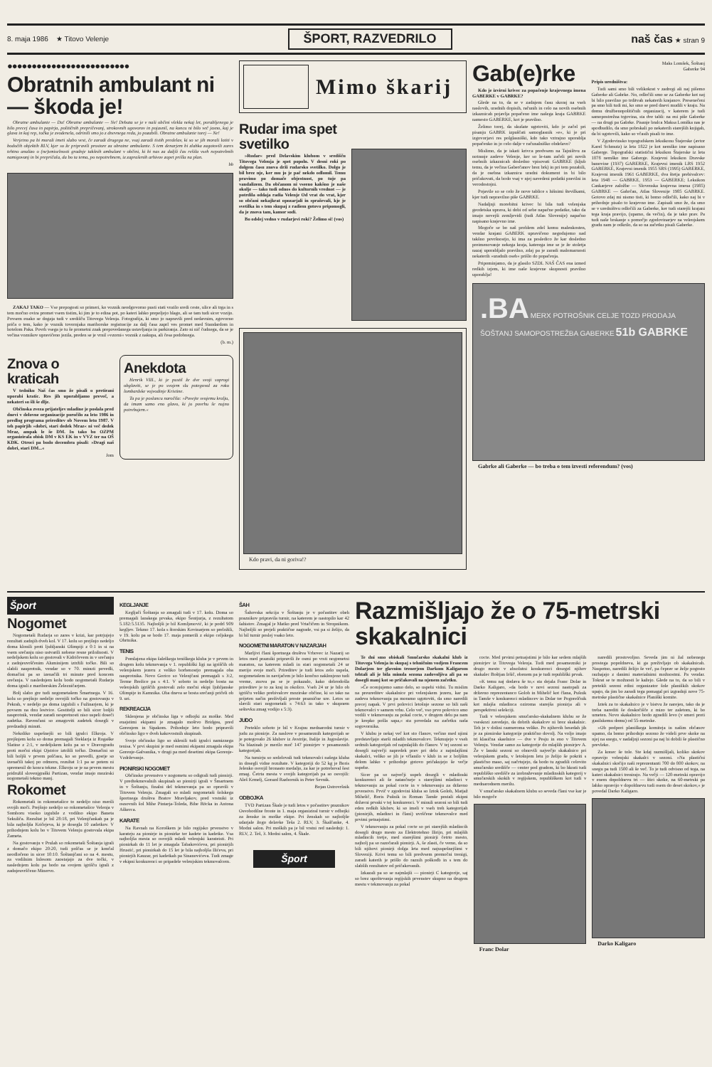8. maja 1986 ★ Titovo Velenje ŠPORT, RAZVEDRILO naš čas ★ stran 9
●●●●●●●●●●●●●●●●●●●●●●●●●
Obratnih ambulant ni — škoda je!
Obratne ambulante — Da! Obratne ambulante — Ne! Debata se je v naši občini vlekla nekaj let, porabljenega je bilo precej časa in papirja, političnih prepričevanj, strokovnih ugovorov in pojasnil, na koncu ni bilo več jasno, kaj je glava in kaj rep, točka je zvodenela, odrinili smo jo z dnevnega reda, jo pozabili. Obratne ambulante torej — Ne!
Verjetno pa bi morali imeti slabo vest, če zaradi drugega ne, vsaj zaradi tistih predelav, ki so se jih morali lotiti v bodočih objektih RLV, kjer so že pripravili prostore za obratne ambulante. S tem denarjem bi zlahka zagotovili zares tehtno analizo o (ne)smiselnosti gradnje takšnih ambulant v občini, ki bi nas za daljši čas rešila vseh nepotrebnih namigovanj in bi prepričala, da bo ta tema, po nepotrebnem, iz zaprašenih arhivov zopet prišla na plan.
bb
ZAKAJ TAKO — Vse prepogosti so primeri, ko voznik neodgovorno pusti stati vozilo sredi ceste, ulice ali trga in s tem močno ovira promet vsem tistim, ki jim je to edina pot, po kateri lahko prepeljejo blago, ali se tam tudi sicer vozijo. Povsem enako se dogaja tudi v središču Titovega Velenja. Fotografija, ki smo jo napravili pred nedavnim, zgovorno priča o tem, kako je voznik tovornjaka mariborske registracije za dalj časa zaprl ves promet med Standardom in hotelom Paka. Povrh vsega je tu še prometni znak prepovedanega ustavljanja in parkiranja. Zato ni nič čudnega, da se je večina voznikov upravičeno jezila, preden se je vrnil »vzorni« voznik z nakupa, ali česa podobnega.
(b. m.)
Znova o kraticah
V tedniku Naš čas smo že pisali o pretirani uporabi kratic. Res jih uporabljamo preveč, a nekateri so šli še dlje.
Občinska zveza prijateljev mladine je poslala pred dnevi v delovne organizacije poročilo za leto 1986 in predlog programa prireditev ob Novem letu 1987. V teh papirjih »dobri, stari dedek Mraz« ni več dedek Mraz, ampak le še DM. In tako bo OZPM organizirala obisk DM v KS EK in v VVZ ter na OŠ KDK. Otroci pa bodo decembra pisali: »Dragi naš dobri, stari DM...«
Jom
Anekdota
Henrik VIII., ki je pustil že dve svoji soprogi obglaviti, se je po svojem slu potegoval za roko lombardske vojvodinje Kristine.
Ta pa je poslancu naročila: »Povejte svojemu kralju, da imam samo eno glavo, ki jo povrhu še nujno potrebujem.«
Mimo škarij
Rudar ima spet svetilko
»Rudar« pred Delavskim klubom v središču Titovega Velenja je spet popoln. V desni roki po dolgem času znova drži rudarsko svetilko. Dolgo je bil brez nje, ker mu jo je pač nekdo odlomil. Temu pravimo po domače objestnost, po tuje pa vandalizem. Da občanom ni vseeno kakšno je naše okolje — tako tudi odnos do kulturnih vrednot — je potrdila oddaja radia Velenje Od vrat do vrat, kjer so občani nekajkrat opozarjali in spraševali, kje je svetilka in s tem skupaj z radiem gotovo pripomogli, da je znova tam, kamor sodi.
Bo odslej vedno v rudarjevi roki? Želimo si! (vos)
Kdo pravi, da ni goriva!?
Gab(e)rke
Kdo je izvirni krivec za popačenje krajevnega imena GABERKE v GABRKE?
Glede na to, da se v zadnjem času skoraj na vseh naslovih, uradnih dopisih, računih in celo na novih osebnih izkaznicah pojavlja popačeno ime našega kraja GABRKE namesto GABERKE, kot je pravilno.
Želimo torej, da skušate ugotoviti, kdo je začel pri pisanju GABRK izpuščati samoglasnik »e«, ki je pri izgovorjavi res polglasniški, kdo tako vztrajno uporablja popačenko in jo celo dalje v računalniško obdelavo?
Mislimo, da je iskati krivca predvsem na Tajništvu za notranje zadeve Velenje, ker so le-tam začeli pri novih osebnih izkaznicah dosledno vpisovati GABRKE (kljub temu, da je večina Gaberčanov brez brk) in pri tem pozabili, da je osebna izkaznica uradni dokument in bi bilo pričakovati, da bodo vsaj v njej navedeni podatki pravilni in verodostojni.
Pojavile so se celo že nove tablice s hišnimi številkami, kjer tudi nepravilno piše GABRKE.
Nadaljnji morebitni krivec bi bila tudi velenjska geodetska uprava, ki dobi od sebe napačne podatke, tako da imajo novejši zemljevidi (tudi Atlas Slovenije) napačno napisano krajevno ime.
Mogoče se bo naš problem zdel komu malenkosten, vendar krajani GABERK upravičeno negodujemo nad takšno površnostjo, ki ima za posledico že kar dosledno preimenovanje nekega kraja, katerega ime se je že stoletja nazaj uporabljalo pravilno, zdaj pa je zaradi malomarnosti nekaterih »uradnih oseb« prišlo do popačenja.
Pripominjamo, da je glasilo SZDL NAŠ ČAS ena izmed redkih izjem, ki ime naše krajevne skupnosti pravilno uporablja!
Maks Lomšek, Šoštanj
Gaberke 94
Pripis uredništva:
Tudi sami smo bili velikokrat v zadregi ali naj pišemo Gaberke ali Gabrke. No, odločili smo se za Gaberke kot naj bi bilo pravilno po trditvah nekaterih krajanov. Presenečeni pa smo bili tudi mi, ko smo se pred dnevi mudili v kraju. Na domu družbenopolitičnih organizacij, v katerem je tudi samopostrežna trgovina, sta dve tabli: na eni piše Gaberke — na drugi pa Gabrke. Pisanje bralca Maksa Lomška nas je spodbudilo, da smo pobrskali po nekaterih starejših knjigah, da bi ugotovili, kako so včasih pisali to ime.
V Zgodovinsko topografskem leksikonu Štajerske (avtor Karel Schmutz) iz leta 1822 je kot nemško ime napisano Gaberge. Topografski statistični leksikon Štajerske iz leta 1878 nemško ime Gaberge. Krajevni leksikon Dravske banovine (1937) GABERKE, Krajevni imenik LRS 1952 GABERKE, Krajevni imenik 1955 SRS (1995) GABERKE, Krajevni imenik 1961 GABERKE, dva štetja prebivalcev: leta 1948 — GABRKE, 1953 — GABERKE; Leksikon Cankarjeve založbe — Slovenska krajevna imena (1985) GABRKE — Gabrčan, Atlas Slovenije 1985 GABRKE. Gotovo zdaj mi nismo tisti, ki bomo odločili, kako naj bi v prihodnje pisalo to krajevno ime. Zapisali smo že, da smo se v uredništvu odločili za Gaberke, ker tudi starejši krajani tega kraja pravijo, (upamo, da večin), da je tako prav. Pa tudi naše brskanje s pomočjo zgodovinarjev na velenjskem gradu nam je odkrilo, da so na začetku pisali Gaberke.
.BA MERX POTROŠNIK CELJE TOZD PRODAJA ŠOŠTANJ SAMOPOSTREŽBA GABERKE 51b GABRKE
Gabrke ali Gaberke — bo treba o tem izvesti referendum? (vos)
Šport
Nogomet
Nogometaši Rudarja so zares v krizi, kar potrjujejo rezultati zadnjih dveh kol. V 17. kolu so prejšnjo nedeljo doma klonili proti ljubljanski Olimpiji z 0:1 in si na vsem srečanju niso ustvarili nobene resne priložnosti. V nedeljskem kolu so gostovali v Kidričevem in v srečanju z zadnjeuvrščenim Aluminijem iztržili točko. Bili so slabši nasprotnik, vendar so v 70. minuti povedli, domačini pa so izenačili tri minute pred koncem srečanja. V naslednjem kolu bodo nogometaši Rudarja doma igrali z mariborskim Železničarjem.
Bolj slabo gre tudi nogometašem Šmartnega. V 16. kolu so prejšnjo nedeljo osvojili točko na gostovanju v Pekrah, v nedeljo pa doma izgubili s Fužinarjem, ki je povsem na dnu lestvice. Gostitelji so bili sicer boljši nasprotnik, vendar zaradi nespretnosti niso uspeli doseči zadetka. Ravenčani so zmagoviti zadetek dosegli v predzadnji minuti.
Nekoliko uspešnejši so bili igralci Elkroja. V prejšnjem kolu so doma premagali Steklarja iz Rogaške Slatine z 2:1, v nedeljskem kolu pa so v Dravogradu proti močni ekipi Ojstrice iztržili točko. Domačini so bili boljši v prvem polčasu, ko so povedli, gostje so izenačili takoj po odmoru, rezultat 1:1 pa se potem ni spremenil do konca tekme. Elkroju se je na prvem mestu pridružil slovenjgraški Partizan, vendar imajo mozirski nogometaši tekmo manj.
Rokomet
Rokometaši in rokometašice to nedeljo niso merili svojih moči. Prejšnjo nedeljo so rokometašice Velenja v Somboru visoko izgubile z vodilno ekipo Baneta Sekuliča. Rezultat je bil 28:18, pri Velenjčankah pa je bila najboljša Kričejeva, ki je dosegla 10 zadetkov. V prihodnjem kolu bo v Titovem Velenju gostovala ekipa Zameta.
Na gostovanju v Prulah so rokometaši Šoštanja igrali z domačo ekipo 20:20, tudi polčas se je končal neodločeno in sicer 10:10. Šoštanjčani so na 4. mestu, za vodilnim Inlesom zaostajajo za dve točki, v naslednjem kolu pa bodo na svojem igrišču igrali z zadnjeuvrščeno Minervo.
KEGLJANJE
Kegljači Šoštanja so zmagali tudi v 17. kolu. Doma so premagali lanskega prvaka, ekipo Šentjurja, z rezultatom 5.182:5.5135. Najboljši je bil Komljenović, ki je podrl 909 kegljev. Tekmo 17. kola s štorskim Kovinarjem so preložili, v 19. kolu pa se bodo 17. maja pomerili z ekipo celjskega Obrtnika.
TENIS
Pomlajena ekipa šaleškega teniškega kluba je v prvem in drugem kolu tekmovanja v 1. republiški ligi na igriščih ob velenjskem jezeru z veliko borbenostjo premagala oba nasprotnika. Novo Gorico so Velenjčani premagali s 3:2, Terme Brežice pa s 4:1. V soboto in nedeljo bosta na velenjskih igriščih gostovali zelo močni ekipi ljubljanske Olimpije in Kamnika. Oba dneva se bosta srečanji pričeli ob 9. uri.
REKREACIJA
Sklenjena je občinska liga v odbojki za moške. Med enajstimi ekipami je zmagalo moštvo Bridgea, pred Gorenjem in Sipakom. Prihodnje leto bodo pripravili občinsko ligo v dveh kakovostnih skupinah.
Svojo občinsko ligo so sklenili tudi igralci namiznega tenisa. V prvi skupini je med osmimi ekipami zmagala ekipa Gorenje-Galvanika, v drugi pa med desetimi ekipa Gorenje-Vzdrževanje.
PIONIRSKI NOGOMET
Občinsko prvenstvo v nogometu so odigrali tudi pionirji. V predtekmovalnih skupinah so pionirji igrali v Šmartnem in v Šoštanju, finalni del tekmovanja pa so opravili v Titovem Velenju. Zmagali so mladi nogometaši šolskega športnega društva Bratov Mravljakov, pred vrstniki iz osnovnih šol Mihe Pintarja-Toleda, Bibe Röcka in Antona Aškerca.
KARATE
Na Ravnah na Koroškem je bilo regijsko prvenstvo v karateju za pionirje in pionirke ter kadete in kadetke. Vsa najboljša mesta so osvojili mladi velenjski karateisti. Pri pionirkah do 11 let je zmagala Tabakovićeva, pri pionirjih Hrustić, pri pionirkah do 15 let je bila najboljša Ilićeva, pri pionirjih Kauzar, pri kadetkah pa Sinanovićeva. Tudi zmage v ekipni konkurenci so pripadele velenjskim tekmovalcem.
ŠAH
Šahovska sekcija v Šoštanju je v počastitev obeh praznikov pripravila turnir, na katerem je nastopilo kar 42 šahistov. Zmagal je Matko pred Vrtačičem in Stropnikom. Najboljši so prejeli praktične nagrade, vsi pa si želijo, da bi bil turnir poslej vsako leto.
NOGOMETNI MARATON V NAZARJAH
Marljivi člani športnega društva Vrbovec iz Nazarij so letos med prazniki pripravili že osmi po vrsti nogometni maraton, na katerem mladi in stari nogometaši 24 ur merijo svoje moči. Prireditev je tudi letos zelo uspela, nogometašem in navijačem je bilo končno naklonjeno tudi vreme, znova pa se je pokazalo, kako dobrodošla prireditev je to za kraj in okolico. Vseh 24 ur je bilo ob igrišču veliko prebivalcev mozirske občine, ki so tako na prijeten način preživljali proste praznične ure. Letos so slavili stari nogometaši s 74:63 in tako v skupnem seštevku zmag vodijo s 5:3).
JUDO
Preteklo soboto je bil v Krajnu mednarodni turnir v judu za pionirje. Za naslove v posameznih kategorijah se je potegovalo 26 klubov iz Avstrije, Italije in Jugoslavije. Na blazinah je merilo moč 147 pionirjev v posameznih kategorijah.
Na turnirju so sodelovali tudi tekmovalci našega kluba in dosegli vidne rezultate. V kategoriji do 52 kg je Boris Jelenko osvojil bronasto medaljo, za kar je potreboval šest zmag. Četrta mesta v svojih kategorijah pa so osvojili: Aleš Krmelj, Gorazd Razbornik in Peter Sevnik.
Bojan Ostrovršnik
ODBOJKA
TVD Partizan Škale je tudi letos v počastitev praznikov Osvobodilne fronte in 1. maja organiziral turnir v odbojki za ženske in moške ekipe. Pri ženskah so najboljše udarjale žogo delavke Teša 2. RLV, 3. Škalčanke, 4. Modni salon. Pri moških pa je bil vrstni red naslednji: 1. RLV, 2. Teš, 3. Modni salon, 4. Škale.
Šport
Razmišljajo že o 75-metrski skakalnici
Te dni smo obiskali Smučarsko skakalni klub iz Titovega Velenja in skupaj s tehničnim vodjem Francem Dolarjem ter glavnim trenerjem Darkom Kaligarom tehtali ali je bila minula sezona zadovoljiva ali pa so dosegli manj kot so pričakovali na njenem začetku.
»Če ocenjujemo samo delo, so uspehi vidni. Tu mislim na preureditev skakalnice pri velenjskem jezeru, kar pa zadeva tekmovanja pa moramo ugotoviti, da smo naredili precej napak. V prvi polovici letošnje sezone so bili naši tekmovalci v samem vrhu. Celo več, vso prvo polovico smo vodili v tekmovanju za pokal cocte, v drugem delu pa nam je krepko pošla sapa,« sta povedala na začetku naša sogovornika.
V klubu je nekaj več kot sto članov, večino med njimi predstavljajo starši mladih tekmovalcev. Tekmujejo v vseh sedmih kategorijah od najmlajših do članov. V tej sezoni so dosegli največji napredek prav pri delu z najmlajšimi skakalci, veliko se jih je včlanilo v klub in se z boljšim delom lahko v prihodnje gotovo pričakujejo še večje uspehe.
Sicer pa so največji uspeh dosegli v mladinski konkurenci ali še natančneje s starejšimi mladinci v tekmovanju za pokal cocte in v tekmovanju za državno prvenstvo. Prvič v zgodovini kluba so Iztok Golob, Matjaž Mihelič, Boris Pušnik in Roman Tamše postali ekipni državni prvaki v tej konkurenci. V minuli sezoni so bili tudi eden redkih klubov, ki so imeli v vseh treh kategorijah (pionirjih, mladinci in člani) uvrščene tekmovalce med prvimi petnajstimi.
V tekmovanju za pokal cocte so pri starejših mladincih dosegli drugo mesto za Elektrotehno Ilirijo, pri mlajših mladincih tretje, med starejšimi pionirji četrto mesto, najbolj pa so razočarali pionirji. A, še zlasti, če vemo, da so bili njihovi pionirji dolga leta med najuspešnejšimi v Sloveniji. Krivi temu so bili predvsem premočni trenigi, zaradi katerih je prišlo do raznih poškodb in s tem do slabših rezultatov od pričakovanih.
Izkazali pa so se najmlajši — pionirji C kategorije, saj so brez upoštevanja regijskih prvenstev skupno na drugem mestu v tekmovanju za pokal
cocte. Med prvimi petnajstimi je bilo kar sedem mlajših pionirjev iz Titovega Velenja. Tudi med posamezniki je drugo mesto v absolutni konkurenci dosegel njihov skakalec Boštjan Iršič, obenem pa je tudi republiški prvak.
»K temu naj dodava še to,« sta dejala Franc Dolar in Darko Kaligaro, »da bodo v novi sezoni nastopali za državno reprezentanco Golob in Mihelič kot člana, Pušnik in Tamše v konkurenci mladincev in Dolar ter Pogorelčnik kot mlajša mladinca oziroma starejša pionirja ali v perspektivni selekciji.
Tudi v velenjskem smučarsko-skakalnem klubu se že vseskozi zavedajo, da dobrih skakalcev ni brez skakalnic. Teh je v dolini razmeroma veliko. Po njihovih besedah jih je za pionirske kategorije praktično dovolj. Na voljo imajo tri klasična skaelnice — dve v Pesju in eno v Titovem Velenju. Vendar samo za kategorije do mlajših pionirjev A. Že v lanski sezoni so obnovili največjo skakalnico pri velenjskem gradu, v letošnjem letu jo želijo še pokriti s plastično maso, saj načrtujejo, da bodo tu zgradili celovito smučarsko središče — center pod gradom, ki bo hkrati tudi republiško središče za izobraževanje mladinskih kategorij v smučarskih skokih v regijskem, republiškem kot tudi v mednarodnem merilu.
V smučarsko skakalnem klubu so seveda člani vse kar je bilo mogoče
Franc Dolar
naredili prostovoljno. Seveda jim ni žal nobenega prostega popoldneva, ki ga preživljajo ob skakalnicah. Naspotno, naredili želijo še več, pa čeprav se želje pogosto razhajajo z danimi materialnimi možnostmi. Pa vendar. Tokrat se te možnosti le kažejo. Glede na to, da so bili v pretekli sezoni edini organizator šole planiških skokov upajo, da jim bo zaradi tega pomagal pri izgradnji nove 75-metrske plastične skakalnice Planiški komite.
Iztek za to skakalnico je v bistvu že narejen, tako da je treba narediti še doskočišče z mizo ter zaletom, ki bo umeten. Novo skakalnico bodo zgradili levo (v smeri proti gasilskemu domu) od 55-metrske.
»Ob podpori planiškega komiteja in našim občanov upamo, da bomo prihodnjo sezono že videli prve skoke na njej na snegu, v nadaljnji sezoni pa naj bi dobili še plastično prevleko.
Za konec še tole. Ste kdaj razmišljali, koliko skokov opravijo velenjski skakalci v sezoni. »Na plastični skakalnici skočijo naši reprezentanti 700 do 800 skokov, na snegu pa tudi 1500 ali še več. To je tudi odvisno od tega, na kateri skakalnici trenirajo. Na večji — 120-metrski opravijo v enem dopoldnevu tri — štiri skoke, na 60-metrski pa lahko opravijo v dopoldnevu tudi osem do deset skokov,« je povedal Darko Kaligaro.
Darko Kaligaro